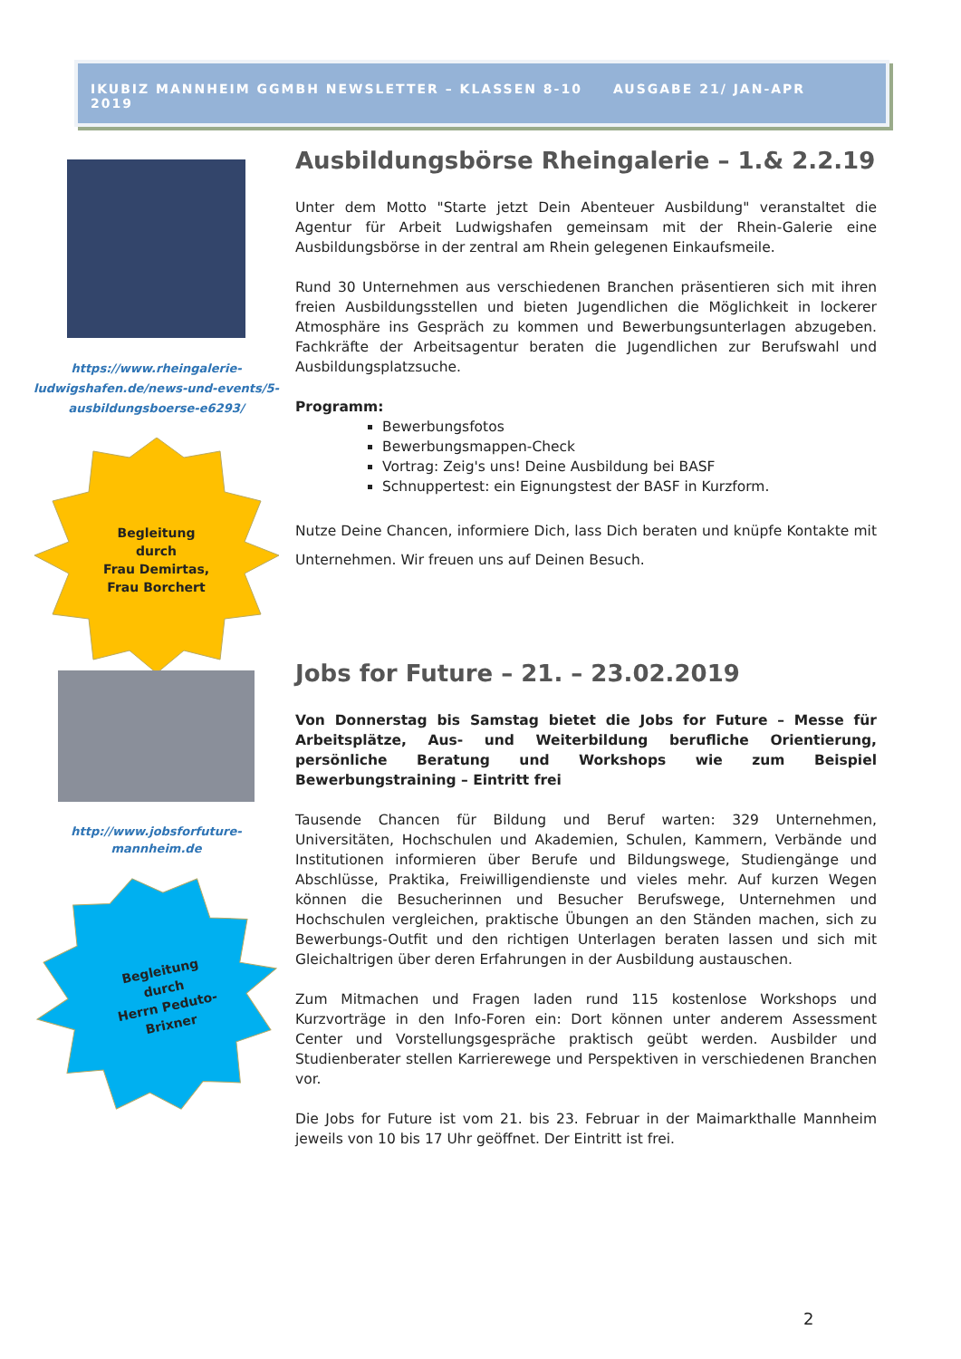IKUBIZ MANNHEIM GGMBH NEWSLETTER – KLASSEN 8-10 AUSGABE 21/ JAN-APR 2019
https://www.rheingalerie-ludwigshafen.de/news-und-events/5-ausbildungsboerse-e6293/
Begleitung
durch
Frau Demirtas,
Frau Borchert
Ausbildungsbörse Rheingalerie – 1.& 2.2.19
Unter dem Motto "Starte jetzt Dein Abenteuer Ausbildung" veranstaltet die Agentur für Arbeit Ludwigshafen gemeinsam mit der Rhein-Galerie eine Ausbildungsbörse in der zentral am Rhein gelegenen Einkaufsmeile.
Rund 30 Unternehmen aus verschiedenen Branchen präsentieren sich mit ihren freien Ausbildungsstellen und bieten Jugendlichen die Möglichkeit in lockerer Atmosphäre ins Gespräch zu kommen und Bewerbungsunterlagen abzugeben. Fachkräfte der Arbeitsagentur beraten die Jugendlichen zur Berufswahl und Ausbildungsplatzsuche.
Programm:
Bewerbungsfotos
Bewerbungsmappen-Check
Vortrag: Zeig's uns! Deine Ausbildung bei BASF
Schnuppertest: ein Eignungstest der BASF in Kurzform.
Nutze Deine Chancen, informiere Dich, lass Dich beraten und knüpfe Kontakte mit Unternehmen. Wir freuen uns auf Deinen Besuch.
http://www.jobsforfuture-mannheim.de
Begleitung
durch
Herrn Peduto-
Brixner
Jobs for Future – 21. – 23.02.2019
Von Donnerstag bis Samstag bietet die Jobs for Future – Messe für Arbeitsplätze, Aus- und Weiterbildung berufliche Orientierung, persönliche Beratung und Workshops wie zum Beispiel Bewerbungstraining – Eintritt frei
Tausende Chancen für Bildung und Beruf warten: 329 Unternehmen, Universitäten, Hochschulen und Akademien, Schulen, Kammern, Verbände und Institutionen informieren über Berufe und Bildungswege, Studiengänge und Abschlüsse, Praktika, Freiwilligendienste und vieles mehr. Auf kurzen Wegen können die Besucherinnen und Besucher Berufswege, Unternehmen und Hochschulen vergleichen, praktische Übungen an den Ständen machen, sich zu Bewerbungs-Outfit und den richtigen Unterlagen beraten lassen und sich mit Gleichaltrigen über deren Erfahrungen in der Ausbildung austauschen.
Zum Mitmachen und Fragen laden rund 115 kostenlose Workshops und Kurzvorträge in den Info-Foren ein: Dort können unter anderem Assessment Center und Vorstellungsgespräche praktisch geübt werden. Ausbilder und Studienberater stellen Karrierewege und Perspektiven in verschiedenen Branchen vor.
Die Jobs for Future ist vom 21. bis 23. Februar in der Maimarkthalle Mannheim jeweils von 10 bis 17 Uhr geöffnet. Der Eintritt ist frei.
2